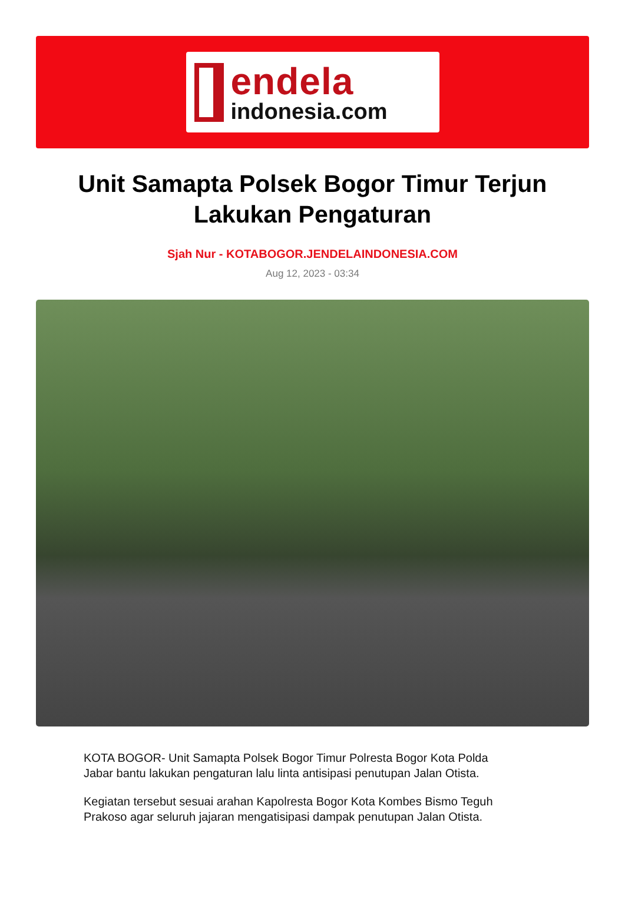endela
indonesia.com
Unit Samapta Polsek Bogor Timur Terjun Lakukan Pengaturan
Sjah Nur - KOTABOGOR.JENDELAINDONESIA.COM
Aug 12, 2023 - 03:34
KOTA BOGOR- Unit Samapta Polsek Bogor Timur Polresta Bogor Kota Polda Jabar bantu lakukan pengaturan lalu linta antisipasi penutupan Jalan Otista.
Kegiatan tersebut sesuai arahan Kapolresta Bogor Kota Kombes Bismo Teguh Prakoso agar seluruh jajaran mengatisipasi dampak penutupan Jalan Otista.